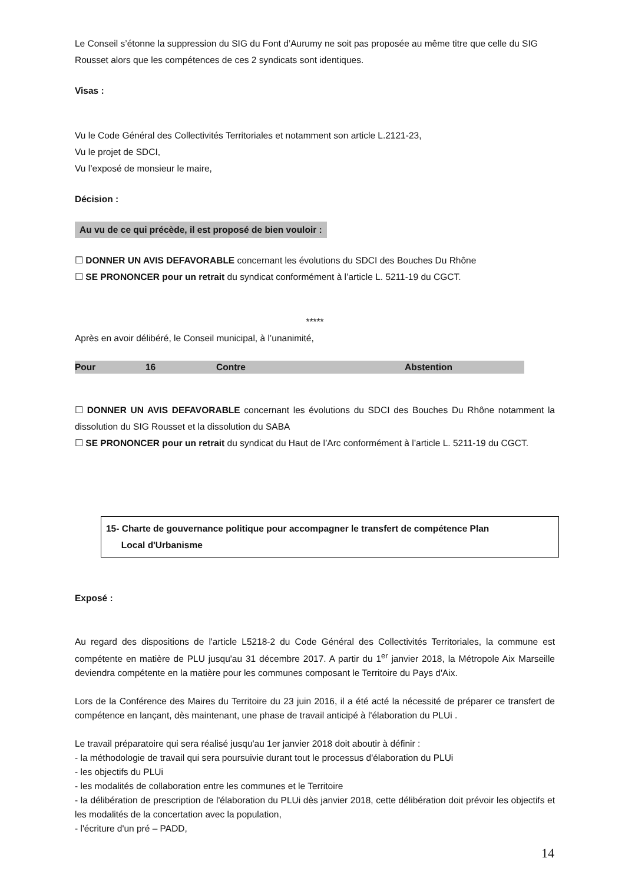Le Conseil s’étonne la suppression du SIG du Font d’Aurumy ne soit pas proposée au même titre que celle du SIG Rousset alors que les compétences de ces 2 syndicats sont identiques.
Visas :
Vu le Code Général des Collectivités Territoriales et notamment son article L.2121-23,
Vu le projet de SDCI,
Vu l’exposé de monsieur le maire,
Décision :
Au vu de ce qui précède, il est proposé de bien vouloir :
☐ DONNER UN AVIS DEFAVORABLE concernant les évolutions du SDCI des Bouches Du Rhône
☐ SE PRONONCER pour un retrait du syndicat conformément à l’article L. 5211-19 du CGCT.
*****
Après en avoir délibéré, le Conseil municipal, à l’unanimité,
| Pour | 16 | Contre | Abstention |
☐ DONNER UN AVIS DEFAVORABLE concernant les évolutions du SDCI des Bouches Du Rhône notamment la dissolution du SIG Rousset et la dissolution du SABA
☐ SE PRONONCER pour un retrait du syndicat du Haut de l’Arc conformément à l’article L. 5211-19 du CGCT.
15- Charte de gouvernance politique pour accompagner le transfert de compétence Plan
Local d'Urbanisme
Exposé :
Au regard des dispositions de l'article L5218-2 du Code Général des Collectivités Territoriales, la commune est compétente en matière de PLU jusqu'au 31 décembre 2017. A partir du 1<sup>er</sup> janvier 2018, la Métropole Aix Marseille deviendra compétente en la matière pour les communes composant le Territoire du Pays d'Aix.
Lors de la Conférence des Maires du Territoire du 23 juin 2016, il a été acté la nécessité de préparer ce transfert de compétence en lançant, dès maintenant, une phase de travail anticipé à l'élaboration du PLUi .
Le travail préparatoire qui sera réalisé jusqu'au 1er janvier 2018 doit aboutir à définir :
- la méthodologie de travail qui sera poursuivie durant tout le processus d'élaboration du PLUi
- les objectifs du PLUi
- les modalités de collaboration entre les communes et le Territoire
- la délibération de prescription de l'élaboration du PLUi dès janvier 2018, cette délibération doit prévoir les objectifs et les modalités de la concertation avec la population,
- l'écriture d'un pré – PADD,
14